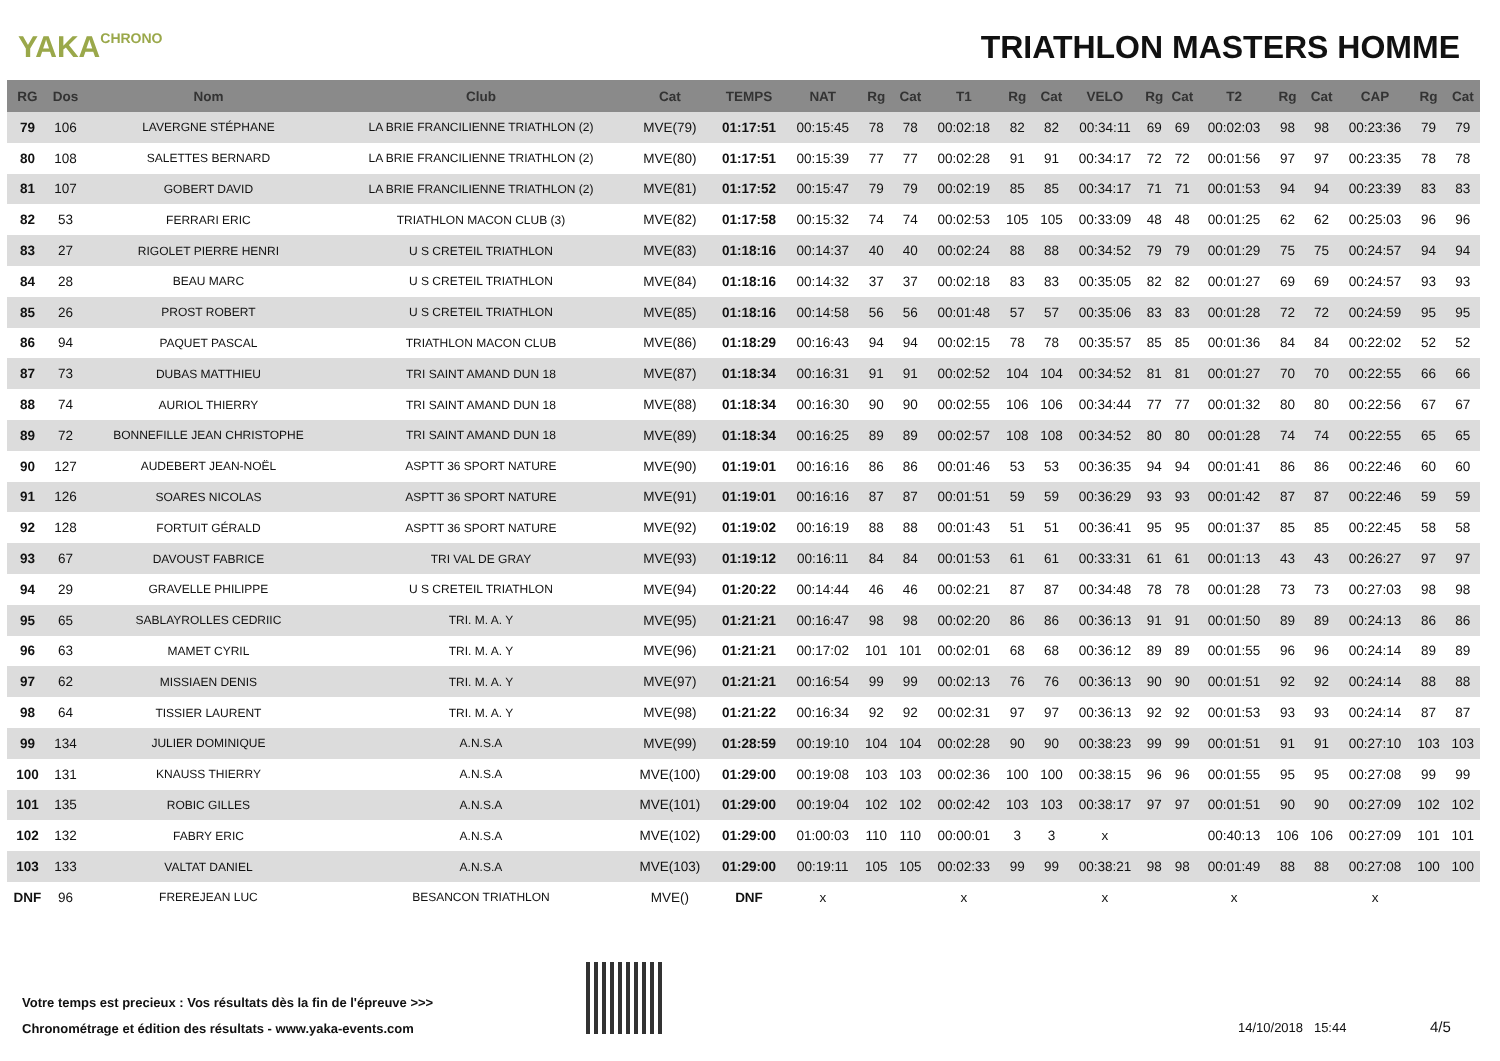YAKACHRONO
TRIATHLON MASTERS HOMME
| RG | Dos | Nom | Club | Cat | TEMPS | NAT | Rg | Cat | T1 | Rg | Cat | VELO | Rg | Cat | T2 | Rg | Cat | CAP | Rg | Cat |
| --- | --- | --- | --- | --- | --- | --- | --- | --- | --- | --- | --- | --- | --- | --- | --- | --- | --- | --- | --- | --- |
| 79 | 106 | LAVERGNE STÉPHANE | LA BRIE FRANCILIENNE TRIATHLON (2) | MVE(79) | 01:17:51 | 00:15:45 | 78 | 78 | 00:02:18 | 82 | 82 | 00:34:11 | 69 | 69 | 00:02:03 | 98 | 98 | 00:23:36 | 79 | 79 |
| 80 | 108 | SALETTES BERNARD | LA BRIE FRANCILIENNE TRIATHLON (2) | MVE(80) | 01:17:51 | 00:15:39 | 77 | 77 | 00:02:28 | 91 | 91 | 00:34:17 | 72 | 72 | 00:01:56 | 97 | 97 | 00:23:35 | 78 | 78 |
| 81 | 107 | GOBERT DAVID | LA BRIE FRANCILIENNE TRIATHLON (2) | MVE(81) | 01:17:52 | 00:15:47 | 79 | 79 | 00:02:19 | 85 | 85 | 00:34:17 | 71 | 71 | 00:01:53 | 94 | 94 | 00:23:39 | 83 | 83 |
| 82 | 53 | FERRARI ERIC | TRIATHLON MACON CLUB (3) | MVE(82) | 01:17:58 | 00:15:32 | 74 | 74 | 00:02:53 | 105 | 105 | 00:33:09 | 48 | 48 | 00:01:25 | 62 | 62 | 00:25:03 | 96 | 96 |
| 83 | 27 | RIGOLET PIERRE HENRI | U S CRETEIL TRIATHLON | MVE(83) | 01:18:16 | 00:14:37 | 40 | 40 | 00:02:24 | 88 | 88 | 00:34:52 | 79 | 79 | 00:01:29 | 75 | 75 | 00:24:57 | 94 | 94 |
| 84 | 28 | BEAU MARC | U S CRETEIL TRIATHLON | MVE(84) | 01:18:16 | 00:14:32 | 37 | 37 | 00:02:18 | 83 | 83 | 00:35:05 | 82 | 82 | 00:01:27 | 69 | 69 | 00:24:57 | 93 | 93 |
| 85 | 26 | PROST ROBERT | U S CRETEIL TRIATHLON | MVE(85) | 01:18:16 | 00:14:58 | 56 | 56 | 00:01:48 | 57 | 57 | 00:35:06 | 83 | 83 | 00:01:28 | 72 | 72 | 00:24:59 | 95 | 95 |
| 86 | 94 | PAQUET PASCAL | TRIATHLON MACON CLUB | MVE(86) | 01:18:29 | 00:16:43 | 94 | 94 | 00:02:15 | 78 | 78 | 00:35:57 | 85 | 85 | 00:01:36 | 84 | 84 | 00:22:02 | 52 | 52 |
| 87 | 73 | DUBAS MATTHIEU | TRI SAINT AMAND DUN 18 | MVE(87) | 01:18:34 | 00:16:31 | 91 | 91 | 00:02:52 | 104 | 104 | 00:34:52 | 81 | 81 | 00:01:27 | 70 | 70 | 00:22:55 | 66 | 66 |
| 88 | 74 | AURIOL THIERRY | TRI SAINT AMAND DUN 18 | MVE(88) | 01:18:34 | 00:16:30 | 90 | 90 | 00:02:55 | 106 | 106 | 00:34:44 | 77 | 77 | 00:01:32 | 80 | 80 | 00:22:56 | 67 | 67 |
| 89 | 72 | BONNEFILLE JEAN CHRISTOPHE | TRI SAINT AMAND DUN 18 | MVE(89) | 01:18:34 | 00:16:25 | 89 | 89 | 00:02:57 | 108 | 108 | 00:34:52 | 80 | 80 | 00:01:28 | 74 | 74 | 00:22:55 | 65 | 65 |
| 90 | 127 | AUDEBERT JEAN-NOËL | ASPTT 36 SPORT NATURE | MVE(90) | 01:19:01 | 00:16:16 | 86 | 86 | 00:01:46 | 53 | 53 | 00:36:35 | 94 | 94 | 00:01:41 | 86 | 86 | 00:22:46 | 60 | 60 |
| 91 | 126 | SOARES NICOLAS | ASPTT 36 SPORT NATURE | MVE(91) | 01:19:01 | 00:16:16 | 87 | 87 | 00:01:51 | 59 | 59 | 00:36:29 | 93 | 93 | 00:01:42 | 87 | 87 | 00:22:46 | 59 | 59 |
| 92 | 128 | FORTUIT GÉRALD | ASPTT 36 SPORT NATURE | MVE(92) | 01:19:02 | 00:16:19 | 88 | 88 | 00:01:43 | 51 | 51 | 00:36:41 | 95 | 95 | 00:01:37 | 85 | 85 | 00:22:45 | 58 | 58 |
| 93 | 67 | DAVOUST FABRICE | TRI VAL DE GRAY | MVE(93) | 01:19:12 | 00:16:11 | 84 | 84 | 00:01:53 | 61 | 61 | 00:33:31 | 61 | 61 | 00:01:13 | 43 | 43 | 00:26:27 | 97 | 97 |
| 94 | 29 | GRAVELLE PHILIPPE | U S CRETEIL TRIATHLON | MVE(94) | 01:20:22 | 00:14:44 | 46 | 46 | 00:02:21 | 87 | 87 | 00:34:48 | 78 | 78 | 00:01:28 | 73 | 73 | 00:27:03 | 98 | 98 |
| 95 | 65 | SABLAYROLLES CEDRIIC | TRI. M. A. Y | MVE(95) | 01:21:21 | 00:16:47 | 98 | 98 | 00:02:20 | 86 | 86 | 00:36:13 | 91 | 91 | 00:01:50 | 89 | 89 | 00:24:13 | 86 | 86 |
| 96 | 63 | MAMET CYRIL | TRI. M. A. Y | MVE(96) | 01:21:21 | 00:17:02 | 101 | 101 | 00:02:01 | 68 | 68 | 00:36:12 | 89 | 89 | 00:01:55 | 96 | 96 | 00:24:14 | 89 | 89 |
| 97 | 62 | MISSIAEN DENIS | TRI. M. A. Y | MVE(97) | 01:21:21 | 00:16:54 | 99 | 99 | 00:02:13 | 76 | 76 | 00:36:13 | 90 | 90 | 00:01:51 | 92 | 92 | 00:24:14 | 88 | 88 |
| 98 | 64 | TISSIER LAURENT | TRI. M. A. Y | MVE(98) | 01:21:22 | 00:16:34 | 92 | 92 | 00:02:31 | 97 | 97 | 00:36:13 | 92 | 92 | 00:01:53 | 93 | 93 | 00:24:14 | 87 | 87 |
| 99 | 134 | JULIER DOMINIQUE | A.N.S.A | MVE(99) | 01:28:59 | 00:19:10 | 104 | 104 | 00:02:28 | 90 | 90 | 00:38:23 | 99 | 99 | 00:01:51 | 91 | 91 | 00:27:10 | 103 | 103 |
| 100 | 131 | KNAUSS THIERRY | A.N.S.A | MVE(100) | 01:29:00 | 00:19:08 | 103 | 103 | 00:02:36 | 100 | 100 | 00:38:15 | 96 | 96 | 00:01:55 | 95 | 95 | 00:27:08 | 99 | 99 |
| 101 | 135 | ROBIC GILLES | A.N.S.A | MVE(101) | 01:29:00 | 00:19:04 | 102 | 102 | 00:02:42 | 103 | 103 | 00:38:17 | 97 | 97 | 00:01:51 | 90 | 90 | 00:27:09 | 102 | 102 |
| 102 | 132 | FABRY ERIC | A.N.S.A | MVE(102) | 01:29:00 | 01:00:03 | 110 | 110 | 00:00:01 | 3 | 3 | x | | | 00:40:13 | 106 | 106 | 00:27:09 | 101 | 101 |
| 103 | 133 | VALTAT DANIEL | A.N.S.A | MVE(103) | 01:29:00 | 00:19:11 | 105 | 105 | 00:02:33 | 99 | 99 | 00:38:21 | 98 | 98 | 00:01:49 | 88 | 88 | 00:27:08 | 100 | 100 |
| DNF | 96 | FREREJEAN LUC | BESANCON TRIATHLON | MVE() | DNF | x | | | x | | | x | | | x | | | x | | |
Votre temps est precieux : Vos résultats dès la fin de l'épreuve >>>
Chronométrage et édition des résultats - www.yaka-events.com
14/10/2018 15:44 4/5